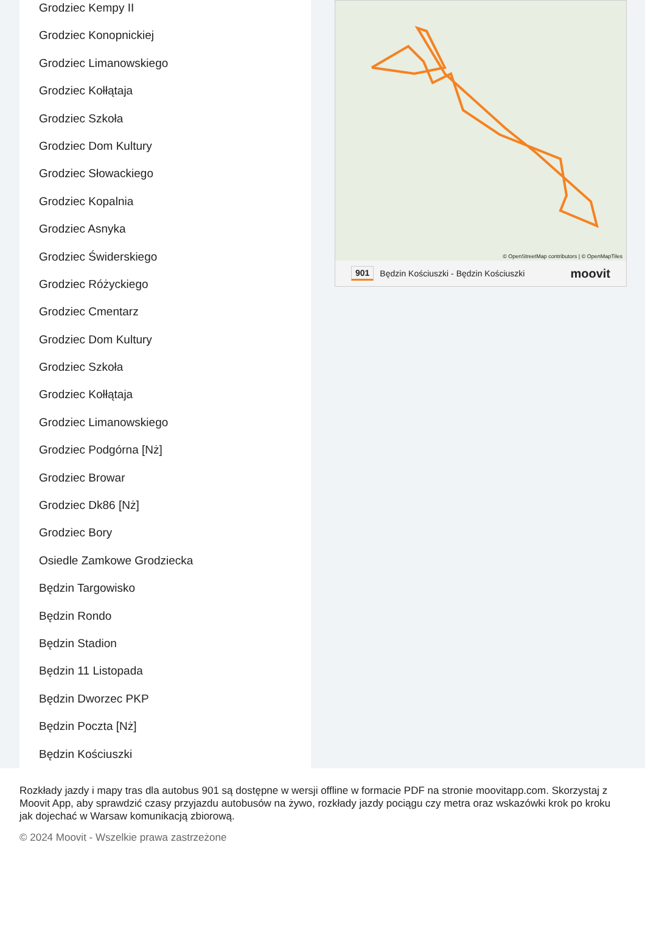Grodziec Kempy II
Grodziec Konopnickiej
Grodziec Limanowskiego
Grodziec Kołłątaja
Grodziec Szkoła
Grodziec Dom Kultury
Grodziec Słowackiego
Grodziec Kopalnia
Grodziec Asnyka
Grodziec Świderskiego
Grodziec Różyckiego
Grodziec Cmentarz
Grodziec Dom Kultury
Grodziec Szkoła
Grodziec Kołłątaja
Grodziec Limanowskiego
Grodziec Podgórna [Nż]
Grodziec Browar
Grodziec Dk86 [Nż]
Grodziec Bory
Osiedle Zamkowe Grodziecka
Będzin Targowisko
Będzin Rondo
Będzin Stadion
Będzin 11 Listopada
Będzin Dworzec PKP
Będzin Poczta [Nż]
Będzin Kościuszki
© OpenStreetMap contributors | © OpenMapTiles
901 Będzin Kościuszki - Będzin Kościuszki moovit
Rozkłady jazdy i mapy tras dla autobus 901 są dostępne w wersji offline w formacie PDF na stronie moovitapp.com. Skorzystaj z Moovit App, aby sprawdzić czasy przyjazdu autobusów na żywo, rozkłady jazdy pociągu czy metra oraz wskazówki krok po kroku jak dojechać w Warsaw komunikacją zbiorową.
© 2024 Moovit - Wszelkie prawa zastrzeżone